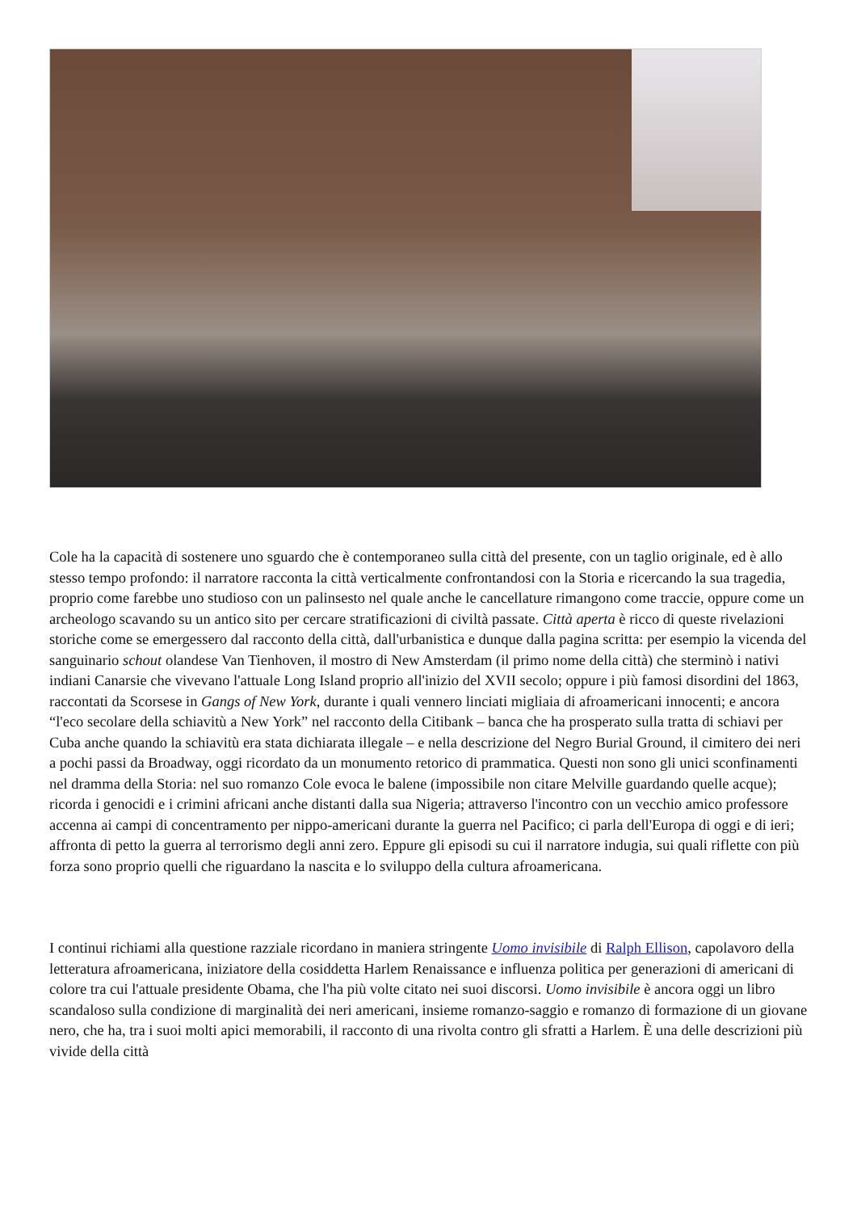Cole ha la capacità di sostenere uno sguardo che è contemporaneo sulla città del presente, con un taglio originale, ed è allo stesso tempo profondo: il narratore racconta la città verticalmente confrontandosi con la Storia e ricercando la sua tragedia, proprio come farebbe uno studioso con un palinsesto nel quale anche le cancellature rimangono come traccie, oppure come un archeologo scavando su un antico sito per cercare stratificazioni di civiltà passate. Città aperta è ricco di queste rivelazioni storiche come se emergessero dal racconto della città, dall'urbanistica e dunque dalla pagina scritta: per esempio la vicenda del sanguinario schout olandese Van Tienhoven, il mostro di New Amsterdam (il primo nome della città) che sterminò i nativi indiani Canarsie che vivevano l'attuale Long Island proprio all'inizio del XVII secolo; oppure i più famosi disordini del 1863, raccontati da Scorsese in Gangs of New York, durante i quali vennero linciati migliaia di afroamericani innocenti; e ancora “l'eco secolare della schiavitù a New York” nel racconto della Citibank – banca che ha prosperato sulla tratta di schiavi per Cuba anche quando la schiavitù era stata dichiarata illegale – e nella descrizione del Negro Burial Ground, il cimitero dei neri a pochi passi da Broadway, oggi ricordato da un monumento retorico di prammatica. Questi non sono gli unici sconfinamenti nel dramma della Storia: nel suo romanzo Cole evoca le balene (impossibile non citare Melville guardando quelle acque); ricorda i genocidi e i crimini africani anche distanti dalla sua Nigeria; attraverso l'incontro con un vecchio amico professore accenna ai campi di concentramento per nippo-americani durante la guerra nel Pacifico; ci parla dell'Europa di oggi e di ieri; affronta di petto la guerra al terrorismo degli anni zero. Eppure gli episodi su cui il narratore indugia, sui quali riflette con più forza sono proprio quelli che riguardano la nascita e lo sviluppo della cultura afroamericana.
I continui richiami alla questione razziale ricordano in maniera stringente Uomo invisibile di Ralph Ellison, capolavoro della letteratura afroamericana, iniziatore della cosiddetta Harlem Renaissance e influenza politica per generazioni di americani di colore tra cui l'attuale presidente Obama, che l'ha più volte citato nei suoi discorsi. Uomo invisibile è ancora oggi un libro scandaloso sulla condizione di marginalità dei neri americani, insieme romanzo-saggio e romanzo di formazione di un giovane nero, che ha, tra i suoi molti apici memorabili, il racconto di una rivolta contro gli sfratti a Harlem. È una delle descrizioni più vivide della città